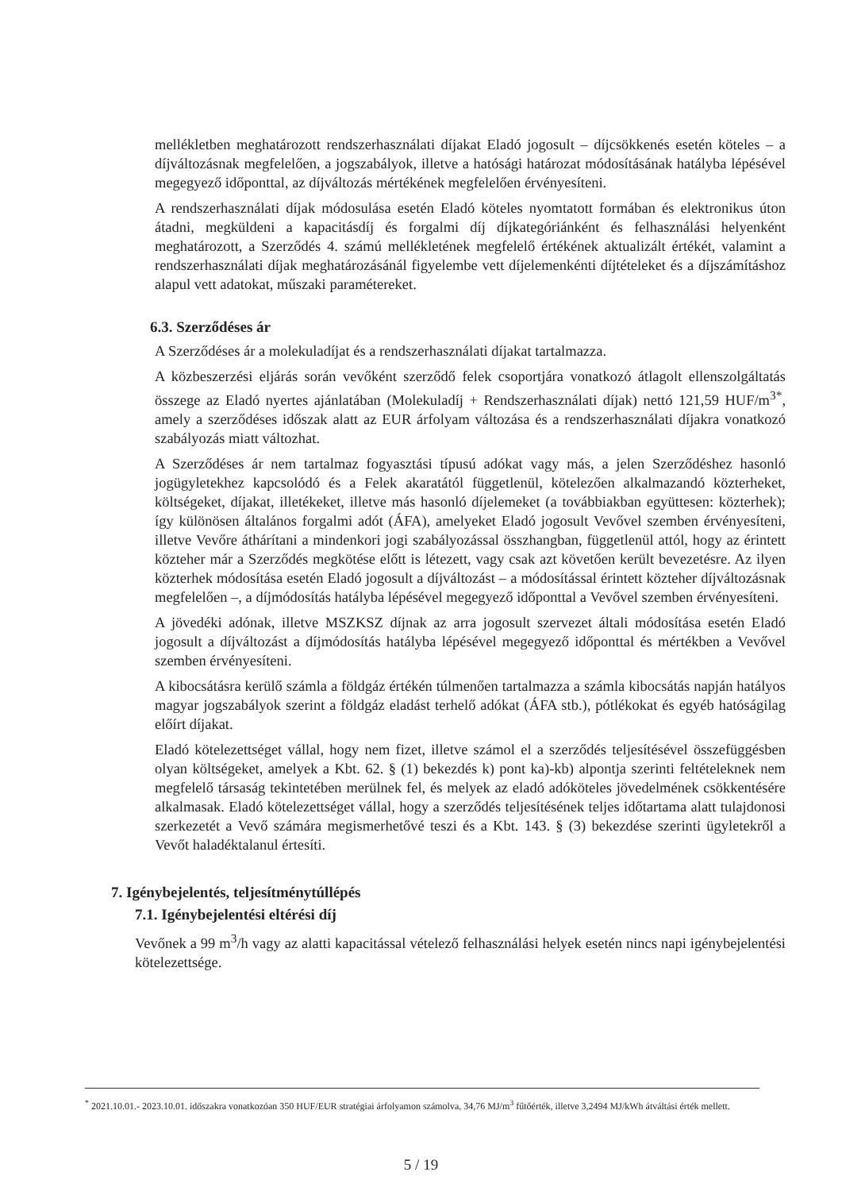mellékletben meghatározott rendszerhasználati díjakat Eladó jogosult – díjcsökkenés esetén köteles – a díjváltozásnak megfelelően, a jogszabályok, illetve a hatósági határozat módosításának hatályba lépésével megegyező időponttal, az díjváltozás mértékének megfelelően érvényesíteni.
A rendszerhasználati díjak módosulása esetén Eladó köteles nyomtatott formában és elektronikus úton átadni, megküldeni a kapacitásdíj és forgalmi díj díjkategóriánként és felhasználási helyenként meghatározott, a Szerződés 4. számú mellékletének megfelelő értékének aktualizált értékét, valamint a rendszerhasználati díjak meghatározásánál figyelembe vett díjelemenkénti díjtételeket és a díjszámításhoz alapul vett adatokat, műszaki paramétereket.
6.3. Szerződéses ár
A Szerződéses ár a molekuladíjat és a rendszerhasználati díjakat tartalmazza.
A közbeszerzési eljárás során vevőként szerződő felek csoportjára vonatkozó átlagolt ellenszolgáltatás összege az Eladó nyertes ajánlatában (Molekuladíj + Rendszerhasználati díjak) nettó 121,59 HUF/m<sup>3*</sup>, amely a szerződéses időszak alatt az EUR árfolyam változása és a rendszerhasználati díjakra vonatkozó szabályozás miatt változhat.
A Szerződéses ár nem tartalmaz fogyasztási típusú adókat vagy más, a jelen Szerződéshez hasonló jogügyletekhez kapcsolódó és a Felek akaratától függetlenül, kötelezően alkalmazandó közterheket, költségeket, díjakat, illetékeket, illetve más hasonló díjelemeket (a továbbiakban együttesen: közterhek); így különösen általános forgalmi adót (ÁFA), amelyeket Eladó jogosult Vevővel szemben érvényesíteni, illetve Vevőre áthárítani a mindenkori jogi szabályozással összhangban, függetlenül attól, hogy az érintett közteher már a Szerződés megkötése előtt is létezett, vagy csak azt követően került bevezetésre. Az ilyen közterhek módosítása esetén Eladó jogosult a díjváltozást – a módosítással érintett közteher díjváltozásnak megfelelően –, a díjmódosítás hatályba lépésével megegyező időponttal a Vevővel szemben érvényesíteni.
A jövedéki adónak, illetve MSZKSZ díjnak az arra jogosult szervezet általi módosítása esetén Eladó jogosult a díjváltozást a díjmódosítás hatályba lépésével megegyező időponttal és mértékben a Vevővel szemben érvényesíteni.
A kibocsátásra kerülő számla a földgáz értékén túlmenően tartalmazza a számla kibocsátás napján hatályos magyar jogszabályok szerint a földgáz eladást terhelő adókat (ÁFA stb.), pótlékokat és egyéb hatóságilag előírt díjakat.
Eladó kötelezettséget vállal, hogy nem fizet, illetve számol el a szerződés teljesítésével összefüggésben olyan költségeket, amelyek a Kbt. 62. § (1) bekezdés k) pont ka)-kb) alpontja szerinti feltételeknek nem megfelelő társaság tekintetében merülnek fel, és melyek az eladó adóköteles jövedelmének csökkentésére alkalmasak. Eladó kötelezettséget vállal, hogy a szerződés teljesítésének teljes időtartama alatt tulajdonosi szerkezetét a Vevő számára megismerhetővé teszi és a Kbt. 143. § (3) bekezdése szerinti ügyletekről a Vevőt haladéktalanul értesíti.
7. Igénybejelentés, teljesítménytúllépés
7.1. Igénybejelentési eltérési díj
Vevőnek a 99 m<sup>3</sup>/h vagy az alatti kapacitással vételező felhasználási helyek esetén nincs napi igénybejelentési kötelezettsége.
<sup>*</sup> 2021.10.01.- 2023.10.01. időszakra vonatkozóan 350 HUF/EUR stratégiai árfolyamon számolva, 34,76 MJ/m<sup>3</sup> fűtőérték, illetve 3,2494 MJ/kWh átváltási érték mellett.
5 / 19